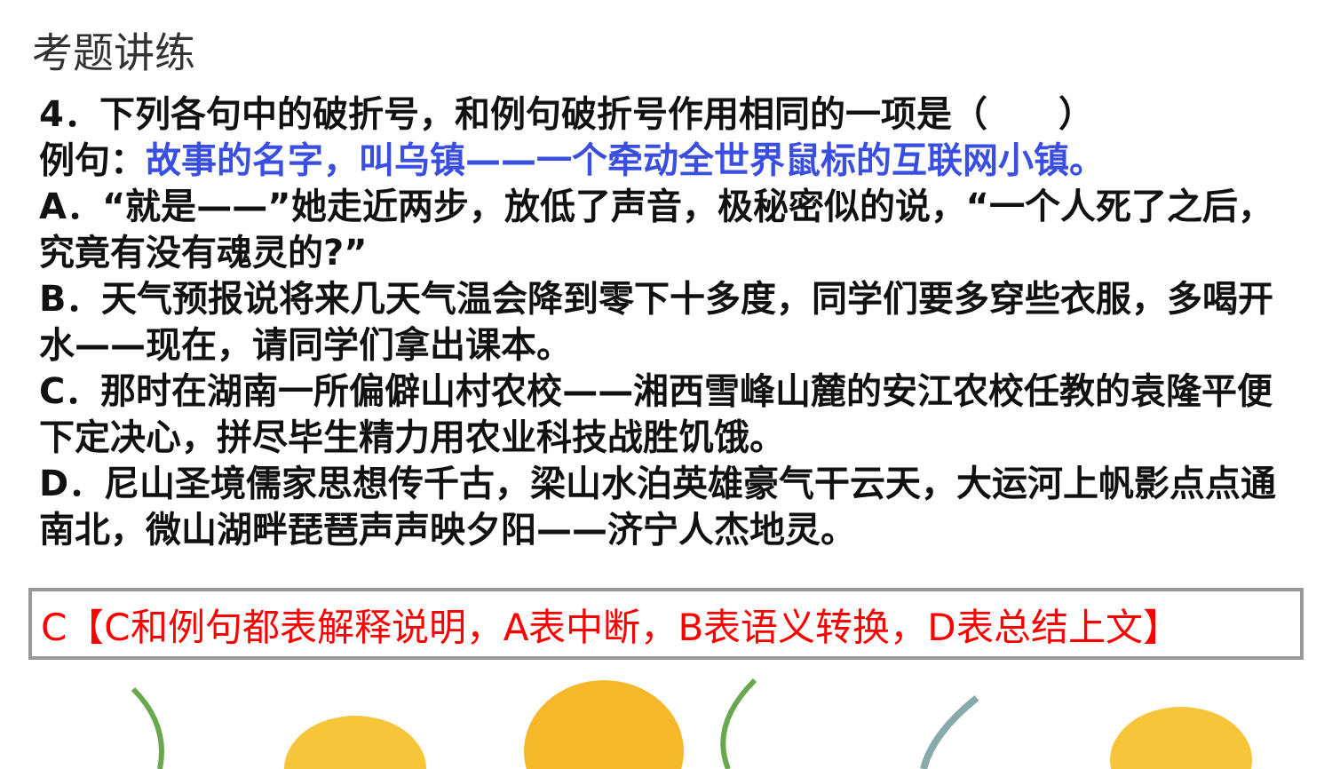考题讲练
4．下列各句中的破折号，和例句破折号作用相同的一项是（　　）
例句：故事的名字，叫乌镇——一个牵动全世界鼠标的互联网小镇。
A．“就是——”她走近两步，放低了声音，极秘密似的说，“一个人死了之后，究竟有没有魂灵的?”
B．天气预报说将来几天气温会降到零下十多度，同学们要多穿些衣服，多喝开水——现在，请同学们拿出课本。
C．那时在湖南一所偏僻山村农校——湘西雪峰山麓的安江农校任教的袁隆平便下定决心，拼尽毕生精力用农业科技战胜饥饿。
D．尼山圣境儒家思想传千古，梁山水泊英雄豪气干云天，大运河上帆影点点通南北，微山湖畔琵琶声声映夕阳——济宁人杰地灵。
C【C和例句都表解释说明，A表中断，B表语义转换，D表总结上文】